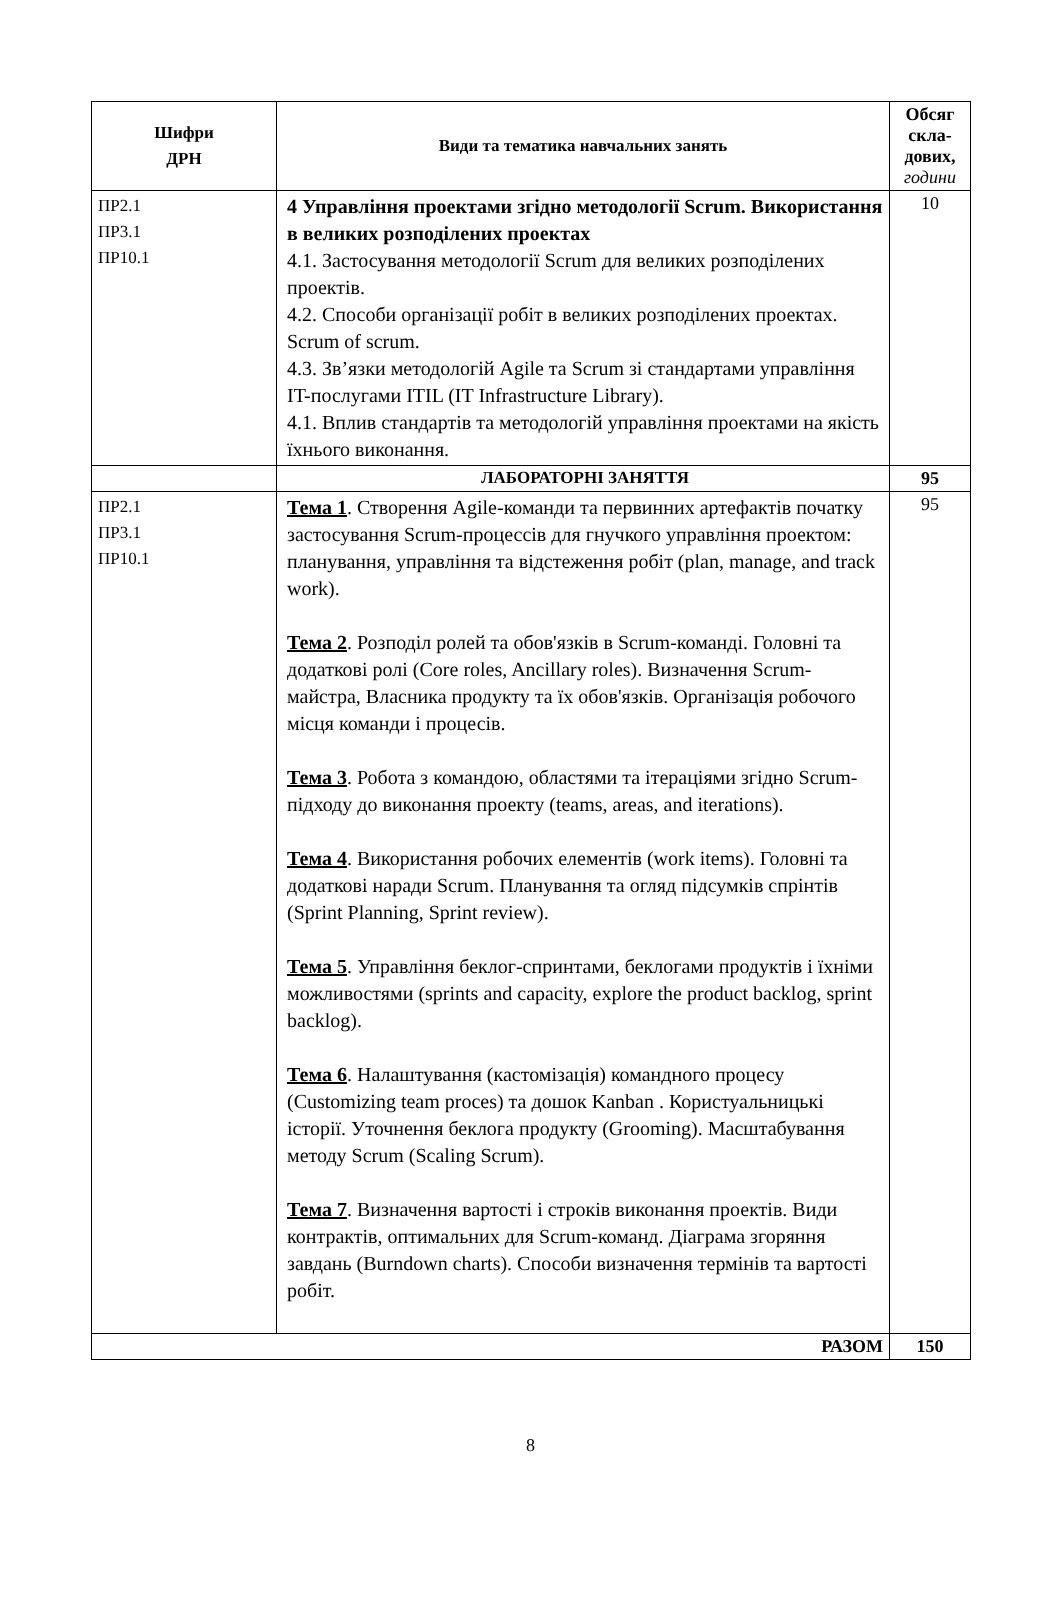| Шифри ДРН | Види та тематика навчальних занять | Обсяг скла- дових, години |
| --- | --- | --- |
| ПР2.1 ПР3.1 ПР10.1 | 4 Управління проектами згідно методології Scrum. Використання в великих розподілених проектах 4.1. Застосування методології Scrum для великих розподілених проектів. 4.2. Способи організації робіт в великих розподілених проектах. Scrum of scrum. 4.3. Зв’язки методологій Agile та Scrum зі стандартами управління IT-послугами ITIL (IT Infrastructure Library). 4.1. Вплив стандартів та методологій управління проектами на якість їхнього виконання. | 10 |
| | ЛАБОРАТОРНІ ЗАНЯТТЯ | 95 |
| ПР2.1 ПР3.1 ПР10.1 | Тема 1 . Створення Agile-команди та первинних артефактів початку застосування Scrum-процессів для гнучкого управління проектом: планування, управління та відстеження робіт (plan, manage, and track work). Тема 2 . Розподіл ролей та обов'язків в Scrum-команді. Головні та додаткові ролі (Core roles, Ancillary roles). Визначення Scrum-майстра, Власника продукту та їх обов'язків. Організація робочого місця команди і процесів. Тема 3 . Робота з командою, областями та ітераціями згідно Scrum-підходу до виконання проекту (teams, areas, and iterations). Тема 4 . Використання робочих елементів (work items). Головні та додаткові наради Scrum. Планування та огляд підсумків спрінтів (Sprint Planning, Sprint review). Тема 5 . Управління беклог-спринтами, беклогами продуктів і їхніми можливостями (sprints and capacity, explore the product backlog, sprint backlog). Тема 6 . Налаштування (кастомізація) командного процесу (Customizing team proces) та дошок Kanban . Користуальницькі історії. Уточнення беклога продукту (Grooming). Масштабування методу Scrum (Scaling Scrum). Тема 7 . Визначення вартості і строків виконання проектів. Види контрактів, оптимальних для Scrum-команд. Діаграма згоряння завдань (Burndown charts). Способи визначення термінів та вартості робіт. | 95 |
| РАЗОМ | | 150 |
8